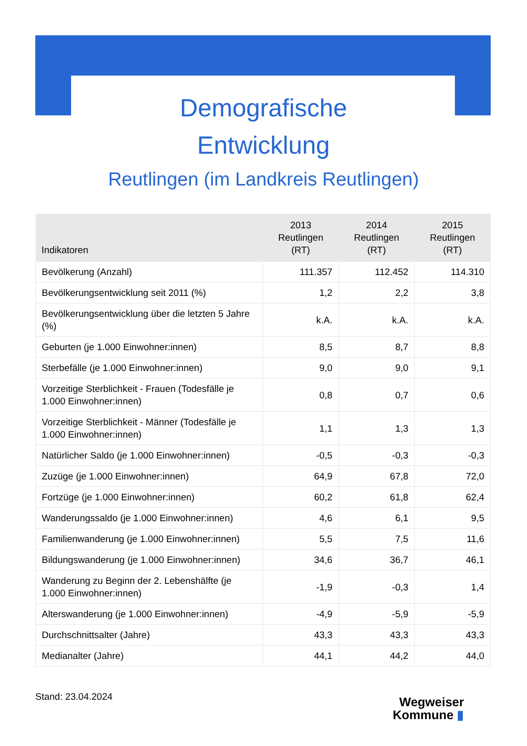Demografische
Entwicklung
Reutlingen (im Landkreis Reutlingen)
| Indikatoren | 2013 Reutlingen (RT) | 2014 Reutlingen (RT) | 2015 Reutlingen (RT) |
| --- | --- | --- | --- |
| Bevölkerung (Anzahl) | 111.357 | 112.452 | 114.310 |
| Bevölkerungsentwicklung seit 2011 (%) | 1,2 | 2,2 | 3,8 |
| Bevölkerungsentwicklung über die letzten 5 Jahre (%) | k.A. | k.A. | k.A. |
| Geburten (je 1.000 Einwohner:innen) | 8,5 | 8,7 | 8,8 |
| Sterbefälle (je 1.000 Einwohner:innen) | 9,0 | 9,0 | 9,1 |
| Vorzeitige Sterblichkeit - Frauen (Todesfälle je 1.000 Einwohner:innen) | 0,8 | 0,7 | 0,6 |
| Vorzeitige Sterblichkeit - Männer (Todesfälle je 1.000 Einwohner:innen) | 1,1 | 1,3 | 1,3 |
| Natürlicher Saldo (je 1.000 Einwohner:innen) | -0,5 | -0,3 | -0,3 |
| Zuzüge (je 1.000 Einwohner:innen) | 64,9 | 67,8 | 72,0 |
| Fortzüge (je 1.000 Einwohner:innen) | 60,2 | 61,8 | 62,4 |
| Wanderungssaldo (je 1.000 Einwohner:innen) | 4,6 | 6,1 | 9,5 |
| Familienwanderung (je 1.000 Einwohner:innen) | 5,5 | 7,5 | 11,6 |
| Bildungswanderung (je 1.000 Einwohner:innen) | 34,6 | 36,7 | 46,1 |
| Wanderung zu Beginn der 2. Lebenshälfte (je 1.000 Einwohner:innen) | -1,9 | -0,3 | 1,4 |
| Alterswanderung (je 1.000 Einwohner:innen) | -4,9 | -5,9 | -5,9 |
| Durchschnittsalter (Jahre) | 43,3 | 43,3 | 43,3 |
| Medianalter (Jahre) | 44,1 | 44,2 | 44,0 |
Stand: 23.04.2024
Wegweiser
Kommune ▮